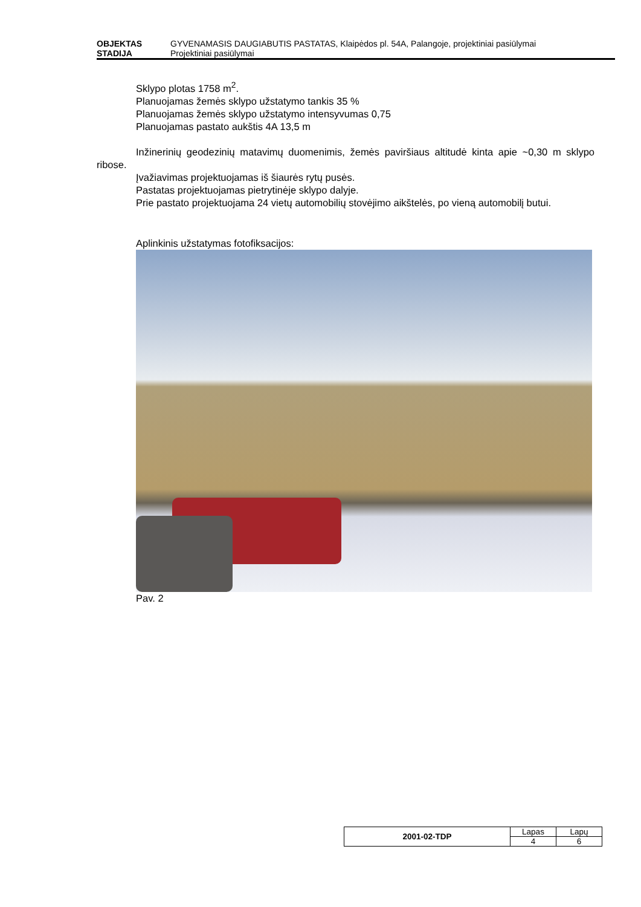OBJEKTAS GYVENAMASIS DAUGIABUTIS PASTATAS, Klaipėdos pl. 54A, Palangoje, projektiniai pasiūlymai
STADIJA Projektiniai pasiūlymai
Sklypo plotas 1758 m<sup>2</sup>.
Planuojamas žemės sklypo užstatymo tankis 35 %
Planuojamas žemės sklypo užstatymo intensyvumas 0,75
Planuojamas pastato aukštis 4A 13,5 m
Inžinerinių geodezinių matavimų duomenimis, žemės paviršiaus altitudė kinta apie ~0,30 m sklypo ribose.
Įvažiavimas projektuojamas iš šiaurės rytų pusės.
Pastatas projektuojamas pietrytinėje sklypo dalyje.
Prie pastato projektuojama 24 vietų automobilių stovėjimo aikštelės, po vieną automobilį butui.
Aplinkinis užstatymas fotofiksacijos:
Pav. 2
| 2001-02-TDP | Lapas | Lapų |
| | 4 | 6 |